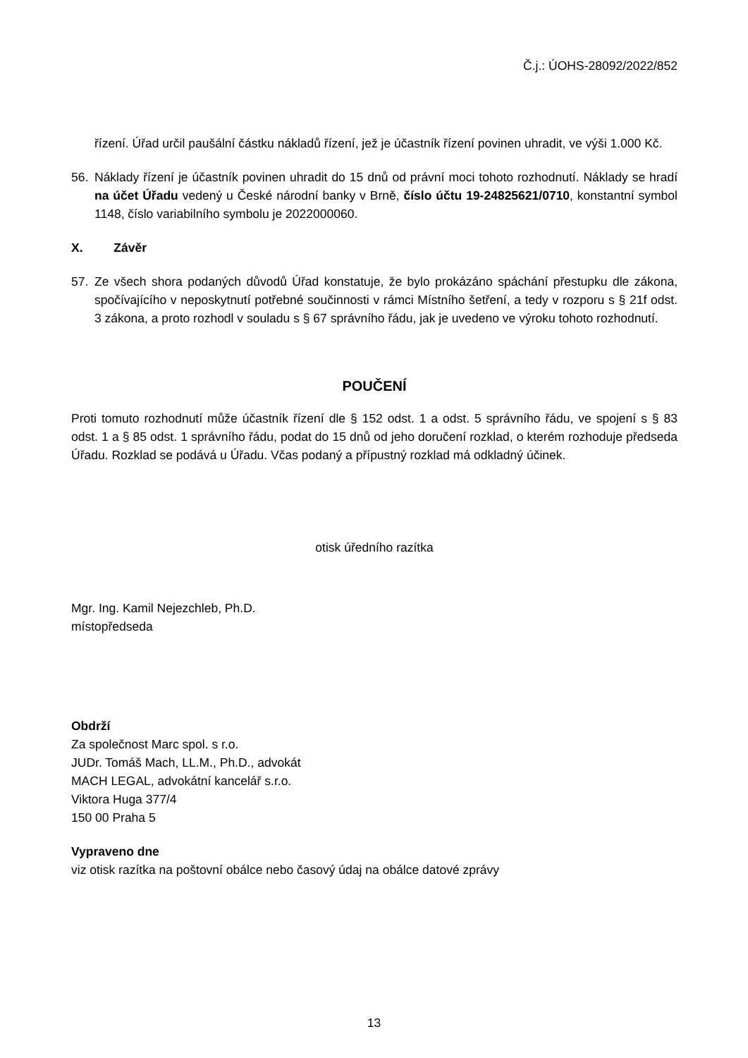Č.j.: ÚOHS-28092/2022/852
řízení. Úřad určil paušální částku nákladů řízení, jež je účastník řízení povinen uhradit, ve výši 1.000 Kč.
56. Náklady řízení je účastník povinen uhradit do 15 dnů od právní moci tohoto rozhodnutí. Náklady se hradí na účet Úřadu vedený u České národní banky v Brně, číslo účtu 19-24825621/0710, konstantní symbol 1148, číslo variabilního symbolu je 2022000060.
X. Závěr
57. Ze všech shora podaných důvodů Úřad konstatuje, že bylo prokázáno spáchání přestupku dle zákona, spočívajícího v neposkytnutí potřebné součinnosti v rámci Místního šetření, a tedy v rozporu s § 21f odst. 3 zákona, a proto rozhodl v souladu s § 67 správního řádu, jak je uvedeno ve výroku tohoto rozhodnutí.
POUČENÍ
Proti tomuto rozhodnutí může účastník řízení dle § 152 odst. 1 a odst. 5 správního řádu, ve spojení s § 83 odst. 1 a § 85 odst. 1 správního řádu, podat do 15 dnů od jeho doručení rozklad, o kterém rozhoduje předseda Úřadu. Rozklad se podává u Úřadu. Včas podaný a přípustný rozklad má odkladný účinek.
otisk úředního razítka
Mgr. Ing. Kamil Nejezchleb, Ph.D.
místopředseda
Obdrží
Za společnost Marc spol. s r.o.
JUDr. Tomáš Mach, LL.M., Ph.D., advokát
MACH LEGAL, advokátní kancelář s.r.o.
Viktora Huga 377/4
150 00 Praha 5
Vypraveno dne
viz otisk razítka na poštovní obálce nebo časový údaj na obálce datové zprávy
13